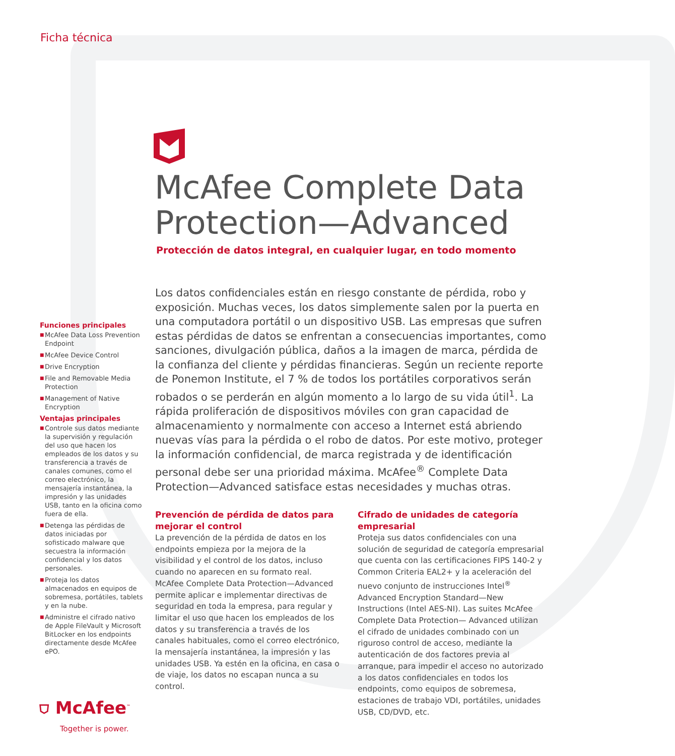Ficha técnica
McAfee Complete Data
Protection—Advanced
Protección de datos integral, en cualquier lugar, en todo momento
Funciones principales
■ McAfee Data Loss Prevention Endpoint
■ McAfee Device Control
■ Drive Encryption
■ File and Removable Media Protection
■ Management of Native Encryption
Ventajas principales
■ Controle sus datos mediante la supervisión y regulación del uso que hacen los empleados de los datos y su transferencia a través de canales comunes, como el correo electrónico, la mensajería instantánea, la impresión y las unidades USB, tanto en la oficina como fuera de ella.
■ Detenga las pérdidas de datos iniciadas por sofisticado malware que secuestra la información confidencial y los datos personales.
■ Proteja los datos almacenados en equipos de sobremesa, portátiles, tablets y en la nube.
■ Administre el cifrado nativo de Apple FileVault y Microsoft BitLocker en los endpoints directamente desde McAfee ePO.
Los datos confidenciales están en riesgo constante de pérdida, robo y exposición. Muchas veces, los datos simplemente salen por la puerta en una computadora portátil o un dispositivo USB. Las empresas que sufren estas pérdidas de datos se enfrentan a consecuencias importantes, como sanciones, divulgación pública, daños a la imagen de marca, pérdida de la confianza del cliente y pérdidas financieras. Según un reciente reporte de Ponemon Institute, el 7 % de todos los portátiles corporativos serán robados o se perderán en algún momento a lo largo de su vida útil<sup>1</sup>. La rápida proliferación de dispositivos móviles con gran capacidad de almacenamiento y normalmente con acceso a Internet está abriendo nuevas vías para la pérdida o el robo de datos. Por este motivo, proteger la información confidencial, de marca registrada y de identificación personal debe ser una prioridad máxima. McAfee<sup>®</sup> Complete Data Protection—Advanced satisface estas necesidades y muchas otras.
Prevención de pérdida de datos para mejorar el control
La prevención de la pérdida de datos en los endpoints empieza por la mejora de la visibilidad y el control de los datos, incluso cuando no aparecen en su formato real. McAfee Complete Data Protection—Advanced permite aplicar e implementar directivas de seguridad en toda la empresa, para regular y limitar el uso que hacen los empleados de los datos y su transferencia a través de los canales habituales, como el correo electrónico, la mensajería instantánea, la impresión y las unidades USB. Ya estén en la oficina, en casa o de viaje, los datos no escapan nunca a su control.
Cifrado de unidades de categoría empresarial
Proteja sus datos confidenciales con una solución de seguridad de categoría empresarial que cuenta con las certificaciones FIPS 140-2 y Common Criteria EAL2+ y la aceleración del nuevo conjunto de instrucciones Intel<sup>®</sup> Advanced Encryption Standard—New Instructions (Intel AES-NI). Las suites McAfee Complete Data Protection— Advanced utilizan el cifrado de unidades combinado con un riguroso control de acceso, mediante la autenticación de dos factores previa al arranque, para impedir el acceso no autorizado a los datos confidenciales en todos los endpoints, como equipos de sobremesa, estaciones de trabajo VDI, portátiles, unidades USB, CD/DVD, etc.
⛉ McAfee<sup>™</sup>
Together is power.